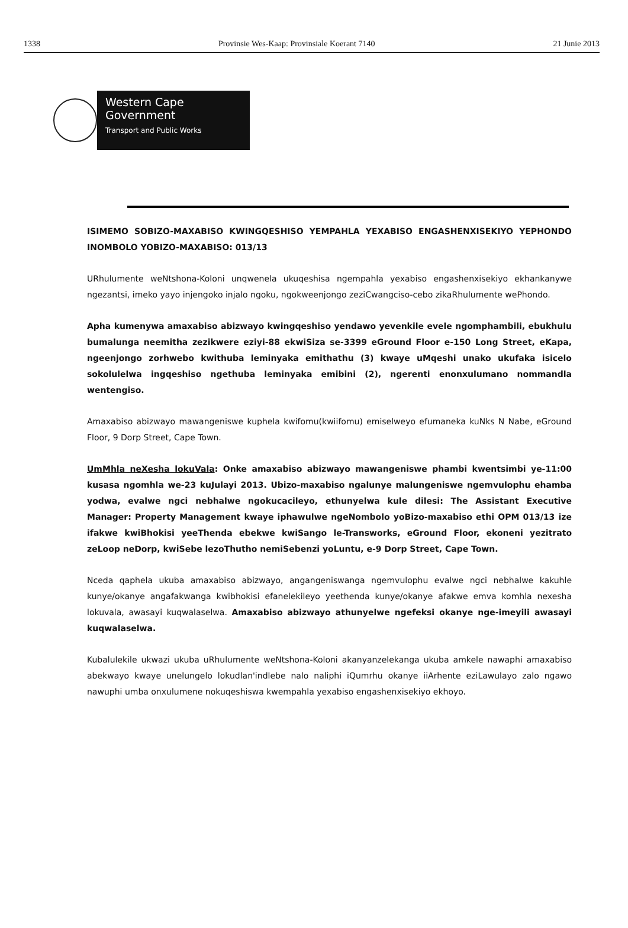1338 Provinsie Wes-Kaap: Provinsiale Koerant 7140 21 Junie 2013
Western Cape
Government
Transport and Public Works
ISIMEMO SOBIZO-MAXABISO KWINGQESHISO YEMPAHLA YEXABISO ENGASHENXISEKIYO YEPHONDO INOMBOLO YOBIZO-MAXABISO: 013/13
URhulumente weNtshona-Koloni unqwenela ukuqeshisa ngempahla yexabiso engashenxisekiyo ekhankanywe ngezantsi, imeko yayo injengoko injalo ngoku, ngokweenjongo zeziCwangciso-cebo zikaRhulumente wePhondo.
Apha kumenywa amaxabiso abizwayo kwingqeshiso yendawo yevenkile evele ngomphambili, ebukhulu bumalunga neemitha zezikwere eziyi-88 ekwiSiza se-3399 eGround Floor e-150 Long Street, eKapa, ngeenjongo zorhwebo kwithuba leminyaka emithathu (3) kwaye uMqeshi unako ukufaka isicelo sokolulelwa ingqeshiso ngethuba leminyaka emibini (2), ngerenti enonxulumano nommandla wentengiso.
Amaxabiso abizwayo mawangeniswe kuphela kwifomu(kwiifomu) emiselweyo efumaneka kuNks N Nabe, eGround Floor, 9 Dorp Street, Cape Town.
UmMhla neXesha lokuVala: Onke amaxabiso abizwayo mawangeniswe phambi kwentsimbi ye-11:00 kusasa ngomhla we-23 kuJulayi 2013. Ubizo-maxabiso ngalunye malungeniswe ngemvulophu ehamba yodwa, evalwe ngci nebhalwe ngokucacileyo, ethunyelwa kule dilesi: The Assistant Executive Manager: Property Management kwaye iphawulwe ngeNombolo yoBizo-maxabiso ethi OPM 013/13 ize ifakwe kwiBhokisi yeeThenda ebekwe kwiSango le-Transworks, eGround Floor, ekoneni yezitrato zeLoop neDorp, kwiSebe lezoThutho nemiSebenzi yoLuntu, e-9 Dorp Street, Cape Town.
Nceda qaphela ukuba amaxabiso abizwayo, angangeniswanga ngemvulophu evalwe ngci nebhalwe kakuhle kunye/okanye angafakwanga kwibhokisi efanelekileyo yeethenda kunye/okanye afakwe emva komhla nexesha lokuvala, awasayi kuqwalaselwa. Amaxabiso abizwayo athunyelwe ngefeksi okanye nge-imeyili awasayi kuqwalaselwa.
Kubalulekile ukwazi ukuba uRhulumente weNtshona-Koloni akanyanzelekanga ukuba amkele nawaphi amaxabiso abekwayo kwaye unelungelo lokudlan'indlebe nalo naliphi iQumrhu okanye iiArhente eziLawulayo zalo ngawo nawuphi umba onxulumene nokuqeshiswa kwempahla yexabiso engashenxisekiyo ekhoyo.